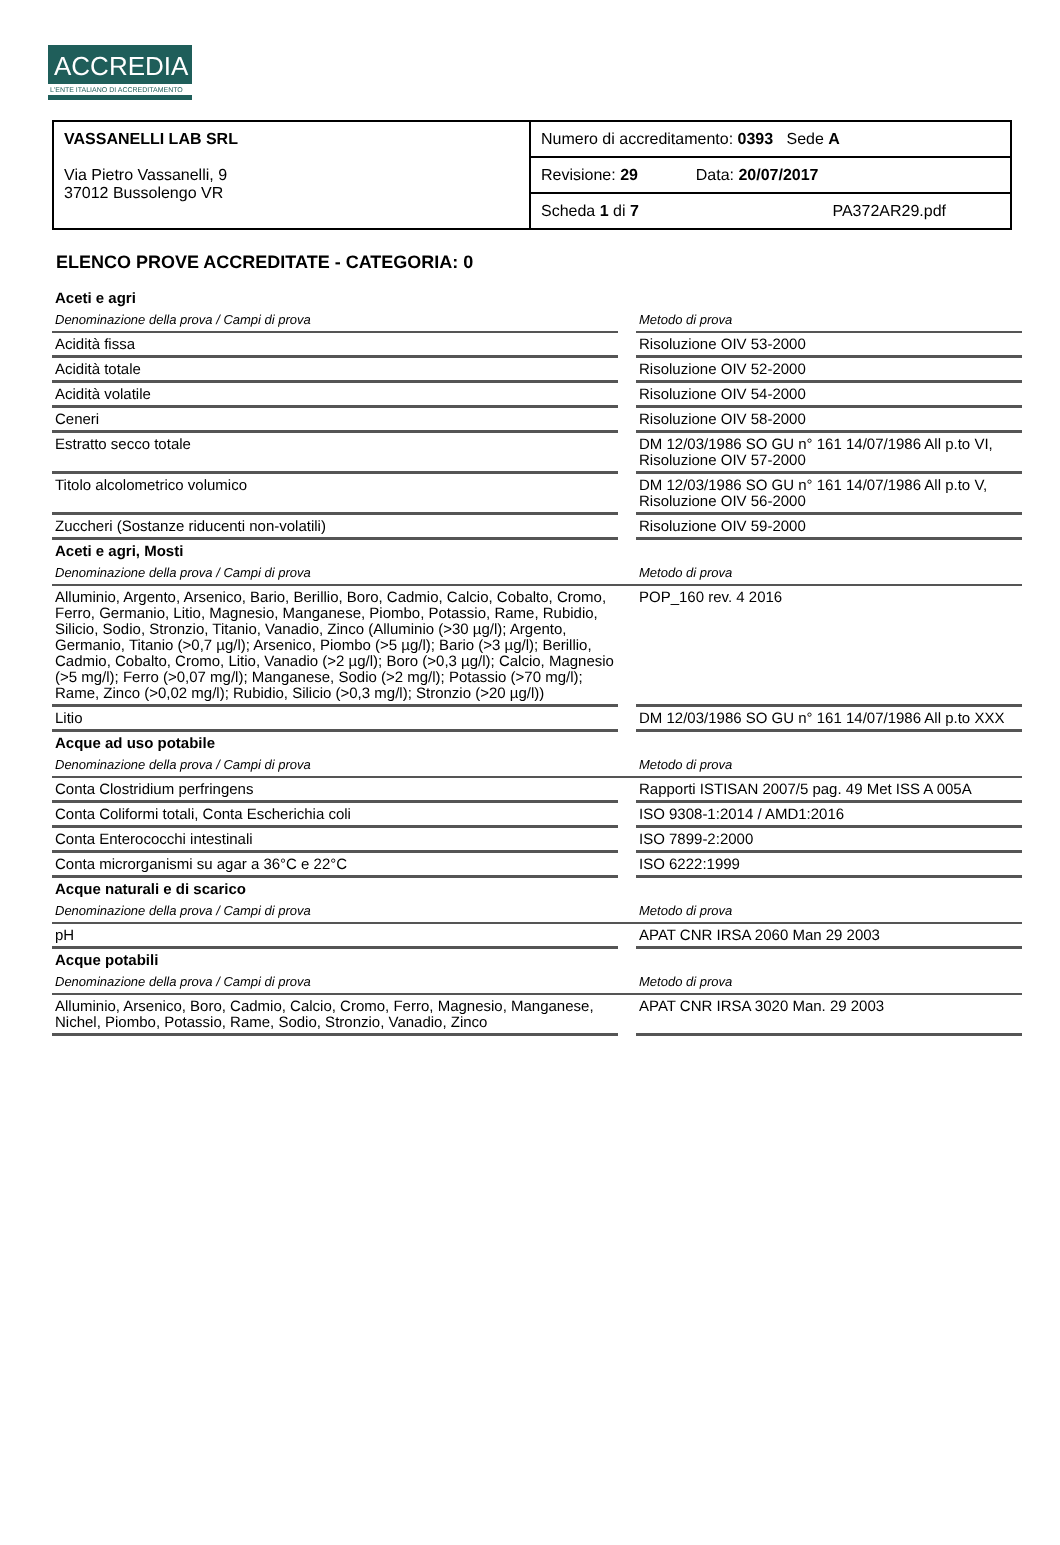ACCREDIA
L'ENTE ITALIANO DI ACCREDITAMENTO
| VASSANELLI LAB SRL Via Pietro Vassanelli, 9 37012 Bussolengo VR | Numero di accreditamento: 0393 Sede A |
| | Revisione: 29 Data: 20/07/2017 |
| | Scheda 1 di 7 PA372AR29.pdf |
ELENCO PROVE ACCREDITATE - CATEGORIA: 0
| Aceti e agri | | |
| Denominazione della prova / Campi di prova | | Metodo di prova |
| Acidità fissa | | Risoluzione OIV 53-2000 |
| Acidità totale | | Risoluzione OIV 52-2000 |
| Acidità volatile | | Risoluzione OIV 54-2000 |
| Ceneri | | Risoluzione OIV 58-2000 |
| Estratto secco totale | | DM 12/03/1986 SO GU n° 161 14/07/1986 All p.to VI, Risoluzione OIV 57-2000 |
| Titolo alcolometrico volumico | | DM 12/03/1986 SO GU n° 161 14/07/1986 All p.to V, Risoluzione OIV 56-2000 |
| Zuccheri (Sostanze riducenti non-volatili) | | Risoluzione OIV 59-2000 |
| Aceti e agri, Mosti | | |
| Denominazione della prova / Campi di prova | | Metodo di prova |
| Alluminio, Argento, Arsenico, Bario, Berillio, Boro, Cadmio, Calcio, Cobalto, Cromo, Ferro, Germanio, Litio, Magnesio, Manganese, Piombo, Potassio, Rame, Rubidio, Silicio, Sodio, Stronzio, Titanio, Vanadio, Zinco (Alluminio (>30 µg/l); Argento, Germanio, Titanio (>0,7 µg/l); Arsenico, Piombo (>5 µg/l); Bario (>3 µg/l); Berillio, Cadmio, Cobalto, Cromo, Litio, Vanadio (>2 µg/l); Boro (>0,3 µg/l); Calcio, Magnesio (>5 mg/l); Ferro (>0,07 mg/l); Manganese, Sodio (>2 mg/l); Potassio (>70 mg/l); Rame, Zinco (>0,02 mg/l); Rubidio, Silicio (>0,3 mg/l); Stronzio (>20 µg/l)) | | POP_160 rev. 4 2016 |
| Litio | | DM 12/03/1986 SO GU n° 161 14/07/1986 All p.to XXX |
| Acque ad uso potabile | | |
| Denominazione della prova / Campi di prova | | Metodo di prova |
| Conta Clostridium perfringens | | Rapporti ISTISAN 2007/5 pag. 49 Met ISS A 005A |
| Conta Coliformi totali, Conta Escherichia coli | | ISO 9308-1:2014 / AMD1:2016 |
| Conta Enterococchi intestinali | | ISO 7899-2:2000 |
| Conta microrganismi su agar a 36°C e 22°C | | ISO 6222:1999 |
| Acque naturali e di scarico | | |
| Denominazione della prova / Campi di prova | | Metodo di prova |
| pH | | APAT CNR IRSA 2060 Man 29 2003 |
| Acque potabili | | |
| Denominazione della prova / Campi di prova | | Metodo di prova |
| Alluminio, Arsenico, Boro, Cadmio, Calcio, Cromo, Ferro, Magnesio, Manganese, Nichel, Piombo, Potassio, Rame, Sodio, Stronzio, Vanadio, Zinco | | APAT CNR IRSA 3020 Man. 29 2003 |